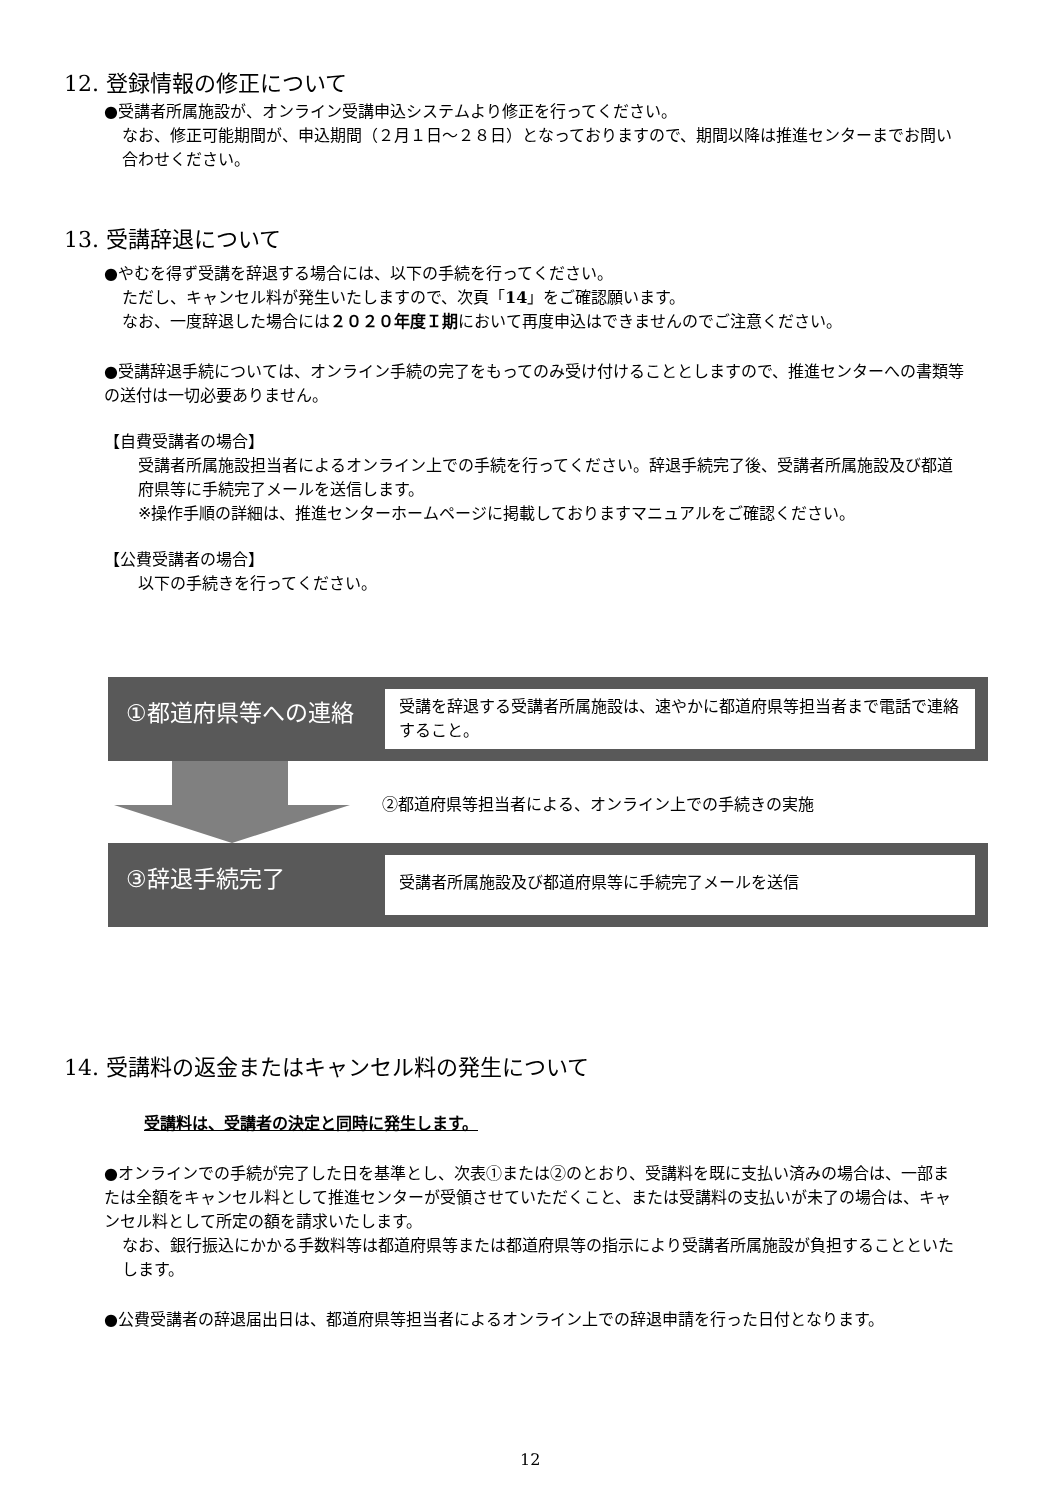12. 登録情報の修正について
●受講者所属施設が、オンライン受講申込システムより修正を行ってください。
なお、修正可能期間が、申込期間（２月１日～２８日）となっておりますので、期間以降は推進センターまでお問い合わせください。
13. 受講辞退について
●やむを得ず受講を辞退する場合には、以下の手続を行ってください。
ただし、キャンセル料が発生いたしますので、次頁「14」をご確認願います。
なお、一度辞退した場合には２０２０年度Ｉ期において再度申込はできませんのでご注意ください。
●受講辞退手続については、オンライン手続の完了をもってのみ受け付けることとしますので、推進センターへの書類等の送付は一切必要ありません。
【自費受講者の場合】
受講者所属施設担当者によるオンライン上での手続を行ってください。辞退手続完了後、受講者所属施設及び都道府県等に手続完了メールを送信します。
※操作手順の詳細は、推進センターホームページに掲載しておりますマニュアルをご確認ください。
【公費受講者の場合】
以下の手続きを行ってください。
①都道府県等への連絡
受講を辞退する受講者所属施設は、速やかに都道府県等担当者まで電話で連絡すること。
②都道府県等担当者による、オンライン上での手続きの実施
③辞退手続完了
受講者所属施設及び都道府県等に手続完了メールを送信
14. 受講料の返金またはキャンセル料の発生について
受講料は、受講者の決定と同時に発生します。
●オンラインでの手続が完了した日を基準とし、次表①または②のとおり、受講料を既に支払い済みの場合は、一部または全額をキャンセル料として推進センターが受領させていただくこと、または受講料の支払いが未了の場合は、キャンセル料として所定の額を請求いたします。
なお、銀行振込にかかる手数料等は都道府県等または都道府県等の指示により受講者所属施設が負担することといたします。
●公費受講者の辞退届出日は、都道府県等担当者によるオンライン上での辞退申請を行った日付となります。
12